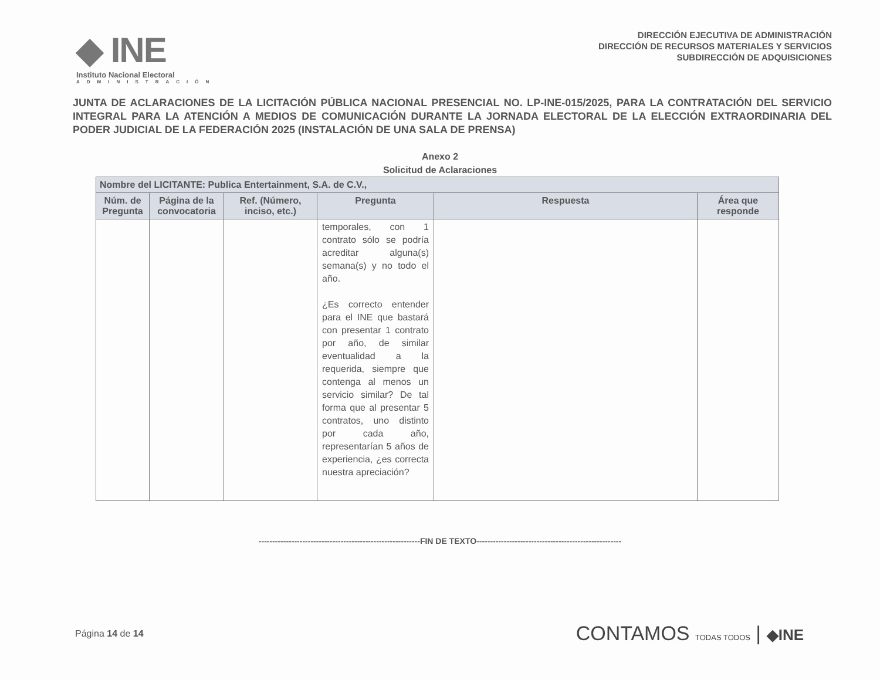◆ INE
Instituto Nacional Electoral
ADMINISTRACIÓN
DIRECCIÓN EJECUTIVA DE ADMINISTRACIÓN
DIRECCIÓN DE RECURSOS MATERIALES Y SERVICIOS
SUBDIRECCIÓN DE ADQUISICIONES
JUNTA DE ACLARACIONES DE LA LICITACIÓN PÚBLICA NACIONAL PRESENCIAL NO. LP-INE-015/2025, PARA LA CONTRATACIÓN DEL SERVICIO INTEGRAL PARA LA ATENCIÓN A MEDIOS DE COMUNICACIÓN DURANTE LA JORNADA ELECTORAL DE LA ELECCIÓN EXTRAORDINARIA DEL PODER JUDICIAL DE LA FEDERACIÓN 2025 (INSTALACIÓN DE UNA SALA DE PRENSA)
Anexo 2
Solicitud de Aclaraciones
| Nombre del LICITANTE: Publica Entertainment, S.A. de C.V., | | | | | |
| --- | --- | --- | --- | --- | --- |
| Núm. de Pregunta | Página de la convocatoria | Ref. (Número, inciso, etc.) | Pregunta | Respuesta | Área que responde |
| | | | temporales, con 1 contrato sólo se podría acreditar alguna(s) semana(s) y no todo el año. ¿Es correcto entender para el INE que bastará con presentar 1 contrato por año, de similar eventualidad a la requerida, siempre que contenga al menos un servicio similar? De tal forma que al presentar 5 contratos, uno distinto por cada año, representarían 5 años de experiencia, ¿es correcta nuestra apreciación? | | |
-----------------------------------------------------------FIN DE TEXTO-----------------------------------------------------
Página 14 de 14
CONTAMOS TODAS TODOS | ◆INE